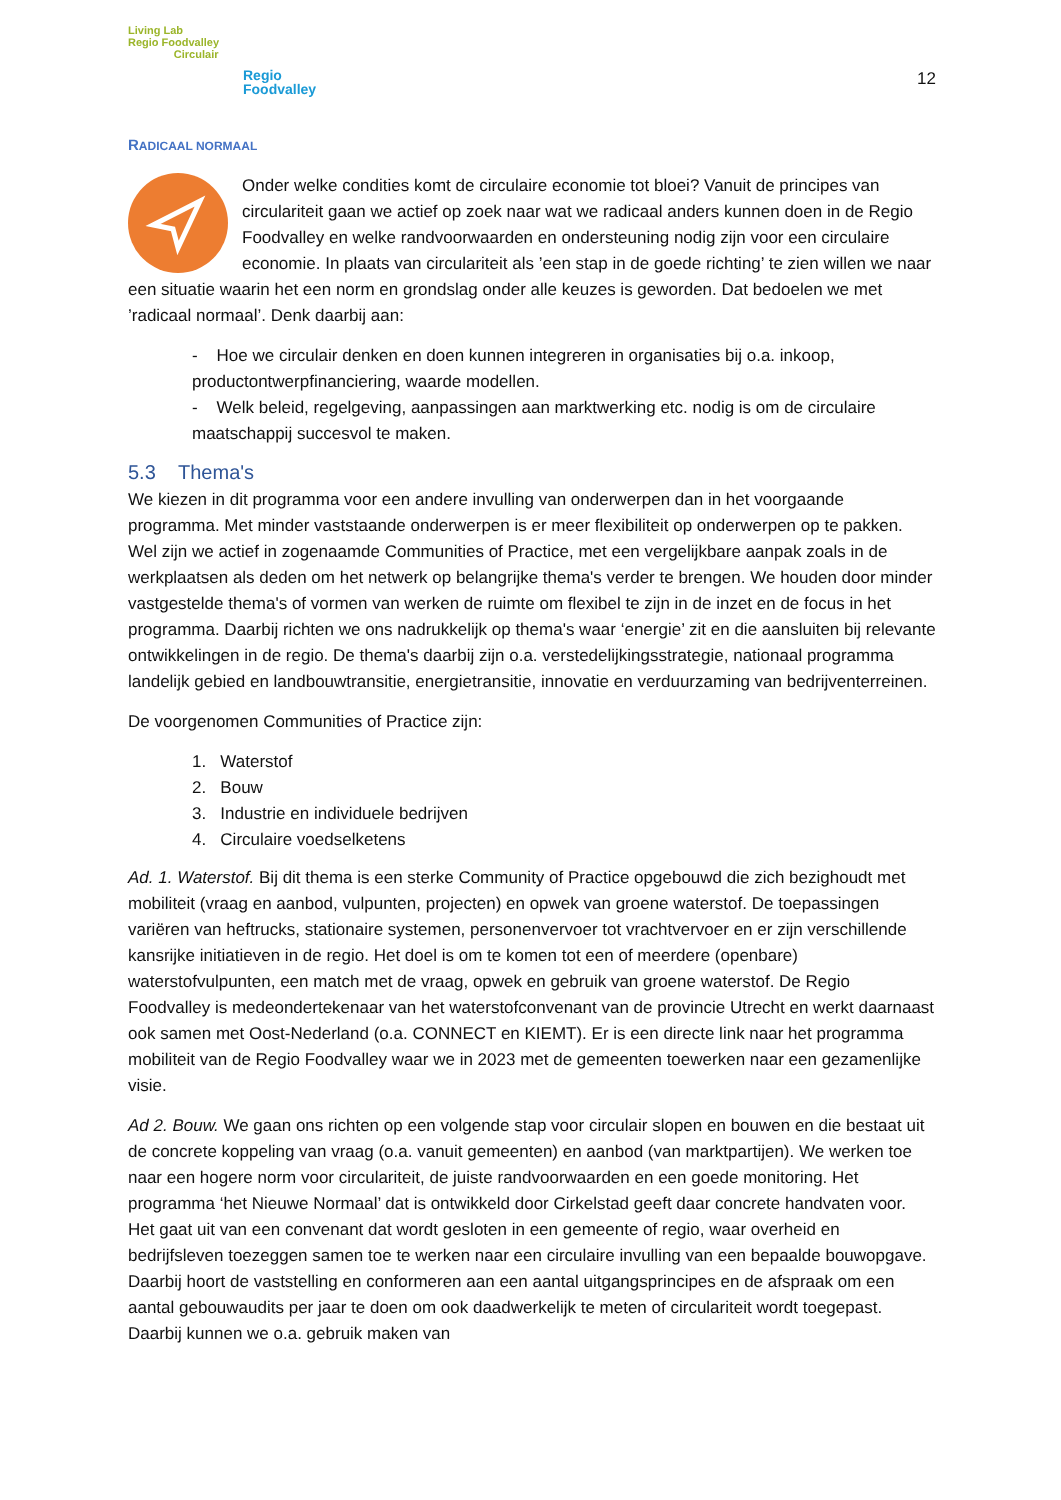Living Lab
Regio Foodvalley
Circulair
Regio
Foodvalley
12
RADICAAL NORMAAL
Onder welke condities komt de circulaire economie tot bloei? Vanuit de principes van circulariteit gaan we actief op zoek naar wat we radicaal anders kunnen doen in de Regio Foodvalley en welke randvoorwaarden en ondersteuning nodig zijn voor een circulaire economie. In plaats van circulariteit als ’een stap in de goede richting’ te zien willen we naar een situatie waarin het een norm en grondslag onder alle keuzes is geworden. Dat bedoelen we met ’radicaal normaal’. Denk daarbij aan:
- Hoe we circulair denken en doen kunnen integreren in organisaties bij o.a. inkoop, productontwerpfinanciering, waarde modellen.
- Welk beleid, regelgeving, aanpassingen aan marktwerking etc. nodig is om de circulaire maatschappij succesvol te maken.
5.3 Thema's
We kiezen in dit programma voor een andere invulling van onderwerpen dan in het voorgaande programma. Met minder vaststaande onderwerpen is er meer flexibiliteit op onderwerpen op te pakken. Wel zijn we actief in zogenaamde Communities of Practice, met een vergelijkbare aanpak zoals in de werkplaatsen als deden om het netwerk op belangrijke thema's verder te brengen. We houden door minder vastgestelde thema's of vormen van werken de ruimte om flexibel te zijn in de inzet en de focus in het programma. Daarbij richten we ons nadrukkelijk op thema's waar ‘energie’ zit en die aansluiten bij relevante ontwikkelingen in de regio. De thema's daarbij zijn o.a. verstedelijkingsstrategie, nationaal programma landelijk gebied en landbouwtransitie, energietransitie, innovatie en verduurzaming van bedrijventerreinen.
De voorgenomen Communities of Practice zijn:
1. Waterstof
2. Bouw
3. Industrie en individuele bedrijven
4. Circulaire voedselketens
Ad. 1. Waterstof. Bij dit thema is een sterke Community of Practice opgebouwd die zich bezighoudt met mobiliteit (vraag en aanbod, vulpunten, projecten) en opwek van groene waterstof. De toepassingen variëren van heftrucks, stationaire systemen, personenvervoer tot vrachtvervoer en er zijn verschillende kansrijke initiatieven in de regio. Het doel is om te komen tot een of meerdere (openbare) waterstofvulpunten, een match met de vraag, opwek en gebruik van groene waterstof. De Regio Foodvalley is medeondertekenaar van het waterstofconvenant van de provincie Utrecht en werkt daarnaast ook samen met Oost-Nederland (o.a. CONNECT en KIEMT). Er is een directe link naar het programma mobiliteit van de Regio Foodvalley waar we in 2023 met de gemeenten toewerken naar een gezamenlijke visie.
Ad 2. Bouw. We gaan ons richten op een volgende stap voor circulair slopen en bouwen en die bestaat uit de concrete koppeling van vraag (o.a. vanuit gemeenten) en aanbod (van marktpartijen). We werken toe naar een hogere norm voor circulariteit, de juiste randvoorwaarden en een goede monitoring. Het programma ‘het Nieuwe Normaal’ dat is ontwikkeld door Cirkelstad geeft daar concrete handvaten voor. Het gaat uit van een convenant dat wordt gesloten in een gemeente of regio, waar overheid en bedrijfsleven toezeggen samen toe te werken naar een circulaire invulling van een bepaalde bouwopgave. Daarbij hoort de vaststelling en conformeren aan een aantal uitgangsprincipes en de afspraak om een aantal gebouwaudits per jaar te doen om ook daadwerkelijk te meten of circulariteit wordt toegepast. Daarbij kunnen we o.a. gebruik maken van